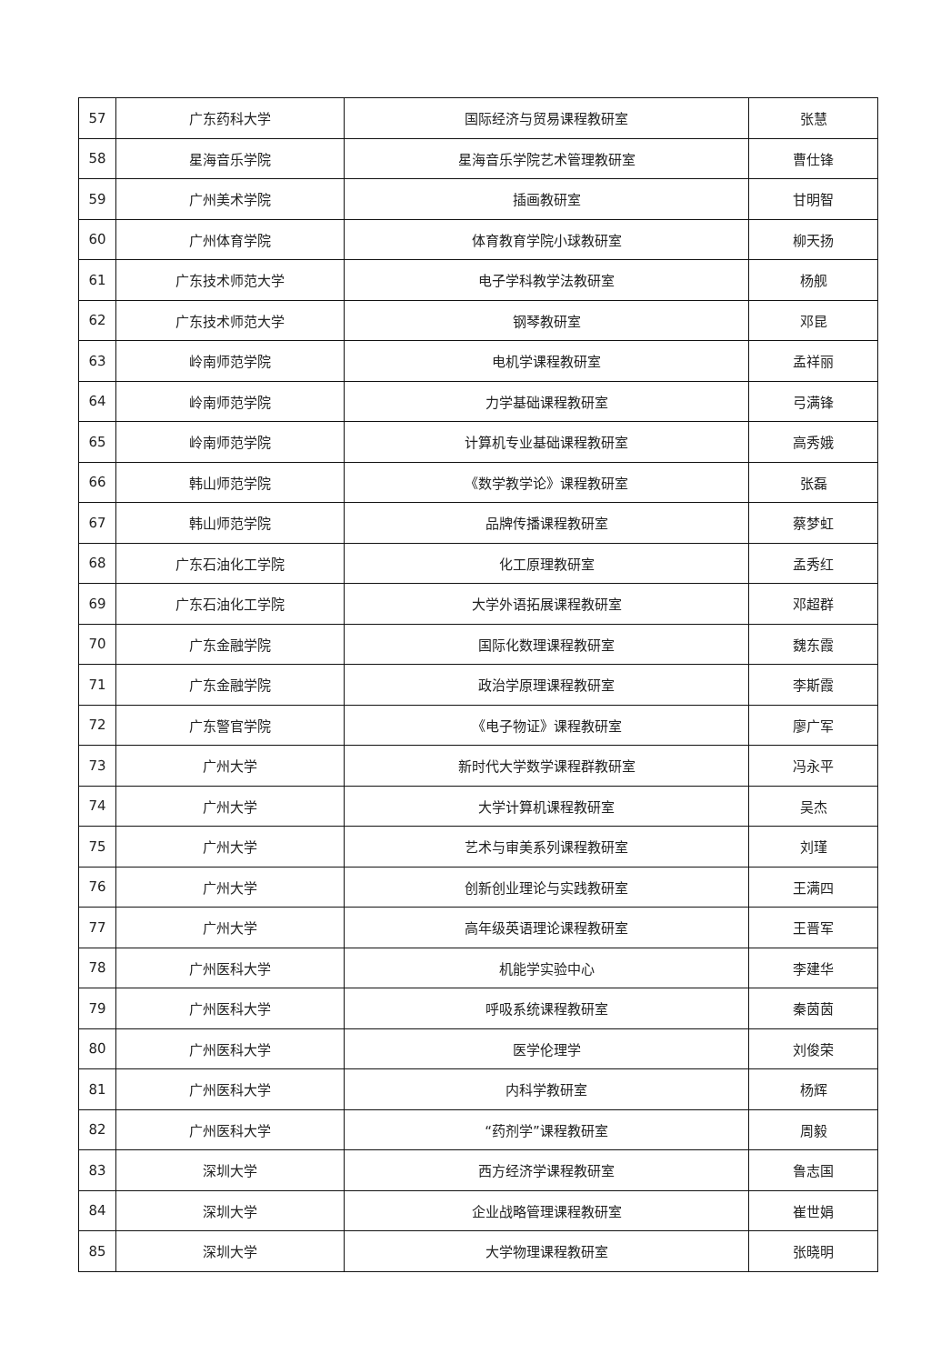| 57 | 广东药科大学 | 国际经济与贸易课程教研室 | 张慧 |
| 58 | 星海音乐学院 | 星海音乐学院艺术管理教研室 | 曹仕锋 |
| 59 | 广州美术学院 | 插画教研室 | 甘明智 |
| 60 | 广州体育学院 | 体育教育学院小球教研室 | 柳天扬 |
| 61 | 广东技术师范大学 | 电子学科教学法教研室 | 杨舰 |
| 62 | 广东技术师范大学 | 钢琴教研室 | 邓昆 |
| 63 | 岭南师范学院 | 电机学课程教研室 | 孟祥丽 |
| 64 | 岭南师范学院 | 力学基础课程教研室 | 弓满锋 |
| 65 | 岭南师范学院 | 计算机专业基础课程教研室 | 高秀娥 |
| 66 | 韩山师范学院 | 《数学教学论》课程教研室 | 张磊 |
| 67 | 韩山师范学院 | 品牌传播课程教研室 | 蔡梦虹 |
| 68 | 广东石油化工学院 | 化工原理教研室 | 孟秀红 |
| 69 | 广东石油化工学院 | 大学外语拓展课程教研室 | 邓超群 |
| 70 | 广东金融学院 | 国际化数理课程教研室 | 魏东霞 |
| 71 | 广东金融学院 | 政治学原理课程教研室 | 李斯霞 |
| 72 | 广东警官学院 | 《电子物证》课程教研室 | 廖广军 |
| 73 | 广州大学 | 新时代大学数学课程群教研室 | 冯永平 |
| 74 | 广州大学 | 大学计算机课程教研室 | 吴杰 |
| 75 | 广州大学 | 艺术与审美系列课程教研室 | 刘瑾 |
| 76 | 广州大学 | 创新创业理论与实践教研室 | 王满四 |
| 77 | 广州大学 | 高年级英语理论课程教研室 | 王晋军 |
| 78 | 广州医科大学 | 机能学实验中心 | 李建华 |
| 79 | 广州医科大学 | 呼吸系统课程教研室 | 秦茵茵 |
| 80 | 广州医科大学 | 医学伦理学 | 刘俊荣 |
| 81 | 广州医科大学 | 内科学教研室 | 杨辉 |
| 82 | 广州医科大学 | “药剂学”课程教研室 | 周毅 |
| 83 | 深圳大学 | 西方经济学课程教研室 | 鲁志国 |
| 84 | 深圳大学 | 企业战略管理课程教研室 | 崔世娟 |
| 85 | 深圳大学 | 大学物理课程教研室 | 张晓明 |